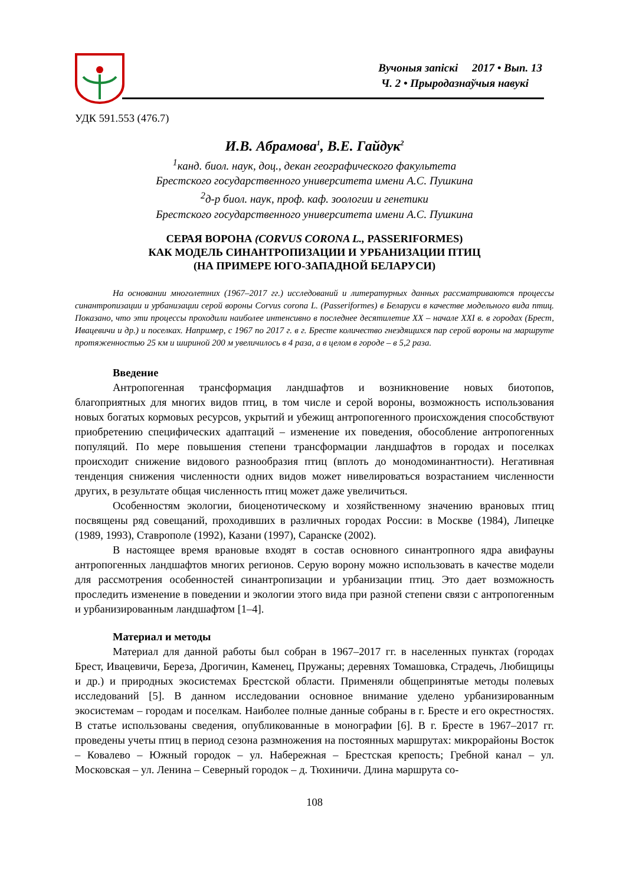Вучоныя запіскі 2017 • Вып. 13
Ч. 2 • Прыродазнаўчыя навукі
УДК 591.553 (476.7)
И.В. Абрамова<sup>1</sup>, В.Е. Гайдук<sup>2</sup>
<sup>1</sup> канд. биол. наук, доц., декан географического факультета
Брестского государственного университета имени А.С. Пушкина
<sup>2</sup> д-р биол. наук, проф. каф. зоологии и генетики
Брестского государственного университета имени А.С. Пушкина
СЕРАЯ ВОРОНА (CORVUS CORONA L., PASSERIFORMES)
КАК МОДЕЛЬ СИНАНТРОПИЗАЦИИ И УРБАНИЗАЦИИ ПТИЦ
(НА ПРИМЕРЕ ЮГО-ЗАПАДНОЙ БЕЛАРУСИ)
На основании многолетних (1967–2017 гг.) исследований и литературных данных рассматриваются процессы синантропизации и урбанизации серой вороны Corvus corona L. (Passeriformes) в Беларуси в качестве модельного вида птиц. Показано, что эти процессы проходили наиболее интенсивно в последнее десятилетие XX – начале XXI в. в городах (Брест, Ивацевичи и др.) и поселках. Например, с 1967 по 2017 г. в г. Бресте количество гнездящихся пар серой вороны на маршруте протяженностью 25 км и шириной 200 м увеличилось в 4 раза, а в целом в городе – в 5,2 раза.
Введение
Антропогенная трансформация ландшафтов и возникновение новых биотопов, благоприятных для многих видов птиц, в том числе и серой вороны, возможность использования новых богатых кормовых ресурсов, укрытий и убежищ антропогенного происхождения способствуют приобретению специфических адаптаций – изменение их поведения, обособление антропогенных популяций. По мере повышения степени трансформации ландшафтов в городах и поселках происходит снижение видового разнообразия птиц (вплоть до монодоминантности). Негативная тенденция снижения численности одних видов может нивелироваться возрастанием численности других, в результате общая численность птиц может даже увеличиться.
Особенностям экологии, биоценотическому и хозяйственному значению врановых птиц посвящены ряд совещаний, проходивших в различных городах России: в Москве (1984), Липецке (1989, 1993), Ставрополе (1992), Казани (1997), Саранске (2002).
В настоящее время врановые входят в состав основного синантропного ядра авифауны антропогенных ландшафтов многих регионов. Серую ворону можно использовать в качестве модели для рассмотрения особенностей синантропизации и урбанизации птиц. Это дает возможность проследить изменение в поведении и экологии этого вида при разной степени связи с антропогенным и урбанизированным ландшафтом [1–4].
Материал и методы
Материал для данной работы был собран в 1967–2017 гг. в населенных пунктах (городах Брест, Ивацевичи, Береза, Дрогичин, Каменец, Пружаны; деревнях Томашовка, Страдечь, Любищицы и др.) и природных экосистемах Брестской области. Применяли общепринятые методы полевых исследований [5]. В данном исследовании основное внимание уделено урбанизированным экосистемам – городам и поселкам. Наиболее полные данные собраны в г. Бресте и его окрестностях. В статье использованы сведения, опубликованные в монографии [6]. В г. Бресте в 1967–2017 гг. проведены учеты птиц в период сезона размножения на постоянных маршрутах: микрорайоны Восток – Ковалево – Южный городок – ул. Набережная – Брестская крепость; Гребной канал – ул. Московская – ул. Ленина – Северный городок – д. Тюхиничи. Длина маршрута со-
108